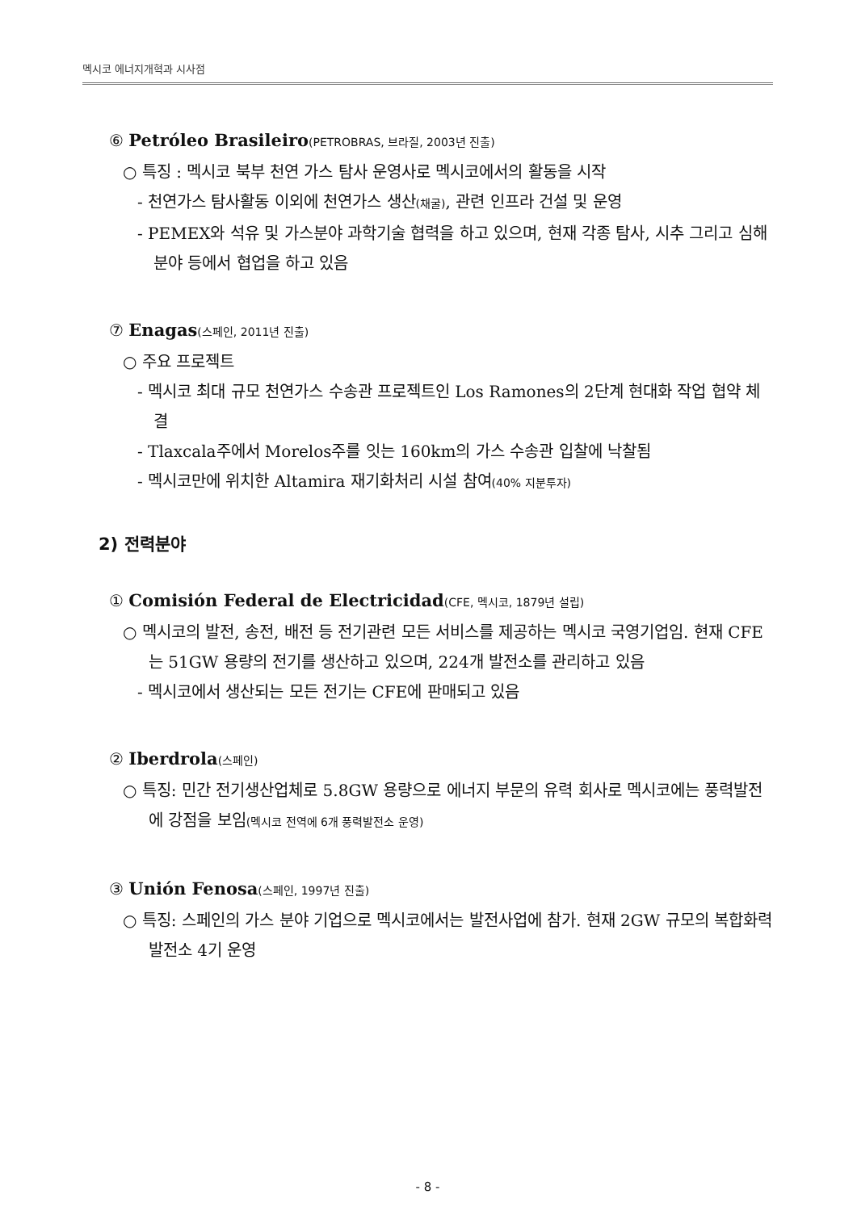멕시코 에너지개혁과 시사점
⑥ Petróleo Brasileiro(PETROBRAS, 브라질, 2003년 진출)
○ 특징 : 멕시코 북부 천연 가스 탐사 운영사로 멕시코에서의 활동을 시작
- 천연가스 탐사활동 이외에 천연가스 생산(채굴), 관련 인프라 건설 및 운영
- PEMEX와 석유 및 가스분야 과학기술 협력을 하고 있으며, 현재 각종 탐사, 시추 그리고 심해분야 등에서 협업을 하고 있음
⑦ Enagas(스페인, 2011년 진출)
○ 주요 프로젝트
- 멕시코 최대 규모 천연가스 수송관 프로젝트인 Los Ramones의 2단계 현대화 작업 협약 체결
- Tlaxcala주에서 Morelos주를 잇는 160km의 가스 수송관 입찰에 낙찰됨
- 멕시코만에 위치한 Altamira 재기화처리 시설 참여(40% 지분투자)
2) 전력분야
① Comisión Federal de Electricidad(CFE, 멕시코, 1879년 설립)
○ 멕시코의 발전, 송전, 배전 등 전기관련 모든 서비스를 제공하는 멕시코 국영기업임. 현재 CFE는 51GW 용량의 전기를 생산하고 있으며, 224개 발전소를 관리하고 있음
- 멕시코에서 생산되는 모든 전기는 CFE에 판매되고 있음
② Iberdrola(스페인)
○ 특징: 민간 전기생산업체로 5.8GW 용량으로 에너지 부문의 유력 회사로 멕시코에는 풍력발전에 강점을 보임(멕시코 전역에 6개 풍력발전소 운영)
③ Unión Fenosa(스페인, 1997년 진출)
○ 특징: 스페인의 가스 분야 기업으로 멕시코에서는 발전사업에 참가. 현재 2GW 규모의 복합화력발전소 4기 운영
- 8 -